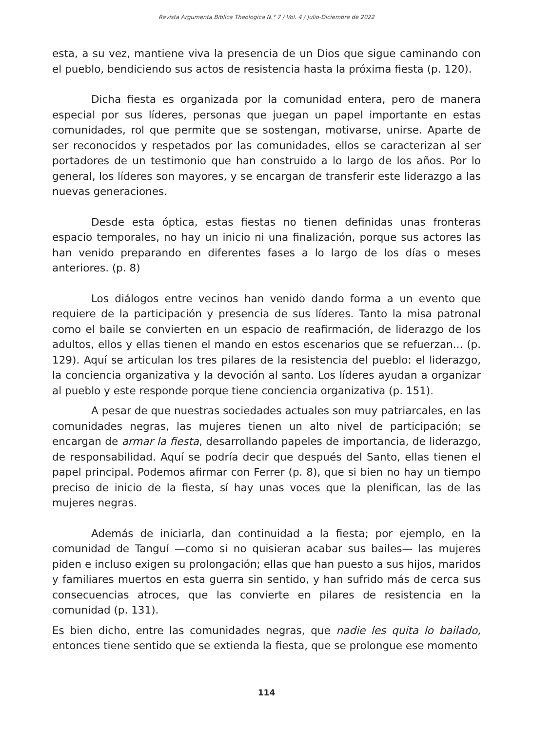Revista Argumenta Biblica Theologica N.° 7 / Vol. 4 / Julio-Diciembre de 2022
esta, a su vez, mantiene viva la presencia de un Dios que sigue caminando con el pueblo, bendiciendo sus actos de resistencia hasta la próxima fiesta (p. 120).
Dicha fiesta es organizada por la comunidad entera, pero de manera especial por sus líderes, personas que juegan un papel importante en estas comunidades, rol que permite que se sostengan, motivarse, unirse. Aparte de ser reconocidos y respetados por las comunidades, ellos se caracterizan al ser portadores de un testimonio que han construido a lo largo de los años. Por lo general, los líderes son mayores, y se encargan de transferir este liderazgo a las nuevas generaciones.
Desde esta óptica, estas fiestas no tienen definidas unas fronteras espacio temporales, no hay un inicio ni una finalización, porque sus actores las han venido preparando en diferentes fases a lo largo de los días o meses anteriores. (p. 8)
Los diálogos entre vecinos han venido dando forma a un evento que requiere de la participación y presencia de sus líderes. Tanto la misa patronal como el baile se convierten en un espacio de reafirmación, de liderazgo de los adultos, ellos y ellas tienen el mando en estos escenarios que se refuerzan... (p. 129). Aquí se articulan los tres pilares de la resistencia del pueblo: el liderazgo, la conciencia organizativa y la devoción al santo. Los líderes ayudan a organizar al pueblo y este responde porque tiene conciencia organizativa (p. 151).
A pesar de que nuestras sociedades actuales son muy patriarcales, en las comunidades negras, las mujeres tienen un alto nivel de participación; se encargan de armar la fiesta, desarrollando papeles de importancia, de liderazgo, de responsabilidad. Aquí se podría decir que después del Santo, ellas tienen el papel principal. Podemos afirmar con Ferrer (p. 8), que si bien no hay un tiempo preciso de inicio de la fiesta, sí hay unas voces que la plenifican, las de las mujeres negras.
Además de iniciarla, dan continuidad a la fiesta; por ejemplo, en la comunidad de Tanguí —como si no quisieran acabar sus bailes— las mujeres piden e incluso exigen su prolongación; ellas que han puesto a sus hijos, maridos y familiares muertos en esta guerra sin sentido, y han sufrido más de cerca sus consecuencias atroces, que las convierte en pilares de resistencia en la comunidad (p. 131).
Es bien dicho, entre las comunidades negras, que nadie les quita lo bailado, entonces tiene sentido que se extienda la fiesta, que se prolongue ese momento
114